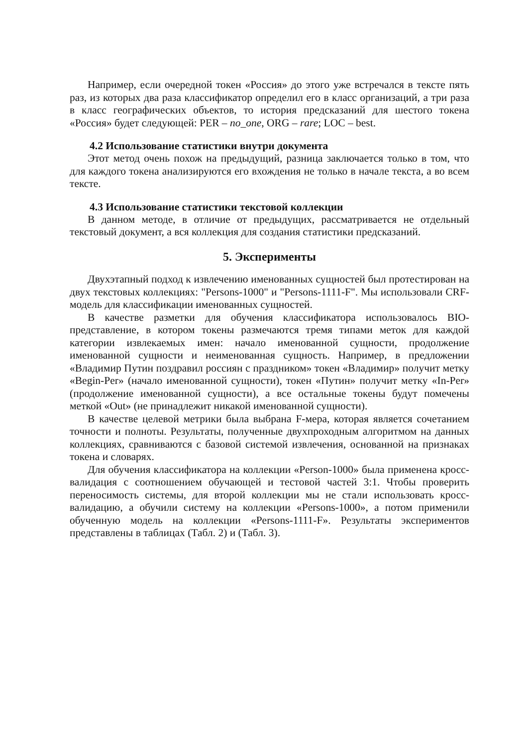Например, если очередной токен «Россия» до этого уже встречался в тексте пять раз, из которых два раза классификатор определил его в класс организаций, а три раза в класс географических объектов, то история предсказаний для шестого токена «Россия» будет следующей: PER – no_one, ORG – rare; LOC – best.
4.2 Использование статистики внутри документа
Этот метод очень похож на предыдущий, разница заключается только в том, что для каждого токена анализируются его вхождения не только в начале текста, а во всем тексте.
4.3 Использование статистики текстовой коллекции
В данном методе, в отличие от предыдущих, рассматривается не отдельный текстовый документ, а вся коллекция для создания статистики предсказаний.
5. Эксперименты
Двухэтапный подход к извлечению именованных сущностей был протестирован на двух текстовых коллекциях: "Persons-1000" и "Persons-1111-F". Мы использовали CRF-модель для классификации именованных сущностей.
В качестве разметки для обучения классификатора использовалось BIO-представление, в котором токены размечаются тремя типами меток для каждой категории извлекаемых имен: начало именованной сущности, продолжение именованной сущности и неименованная сущность. Например, в предложении «Владимир Путин поздравил россиян с праздником» токен «Владимир» получит метку «Begin-Per» (начало именованной сущности), токен «Путин» получит метку «In-Per» (продолжение именованной сущности), а все остальные токены будут помечены меткой «Out» (не принадлежит никакой именованной сущности).
В качестве целевой метрики была выбрана F-мера, которая является сочетанием точности и полноты. Результаты, полученные двухпроходным алгоритмом на данных коллекциях, сравниваются с базовой системой извлечения, основанной на признаках токена и словарях.
Для обучения классификатора на коллекции «Person-1000» была применена кросс-валидация с соотношением обучающей и тестовой частей 3:1. Чтобы проверить переносимость системы, для второй коллекции мы не стали использовать кросс-валидацию, а обучили систему на коллекции «Persons-1000», а потом применили обученную модель на коллекции «Persons-1111-F». Результаты экспериментов представлены в таблицах (Табл. 2) и (Табл. 3).